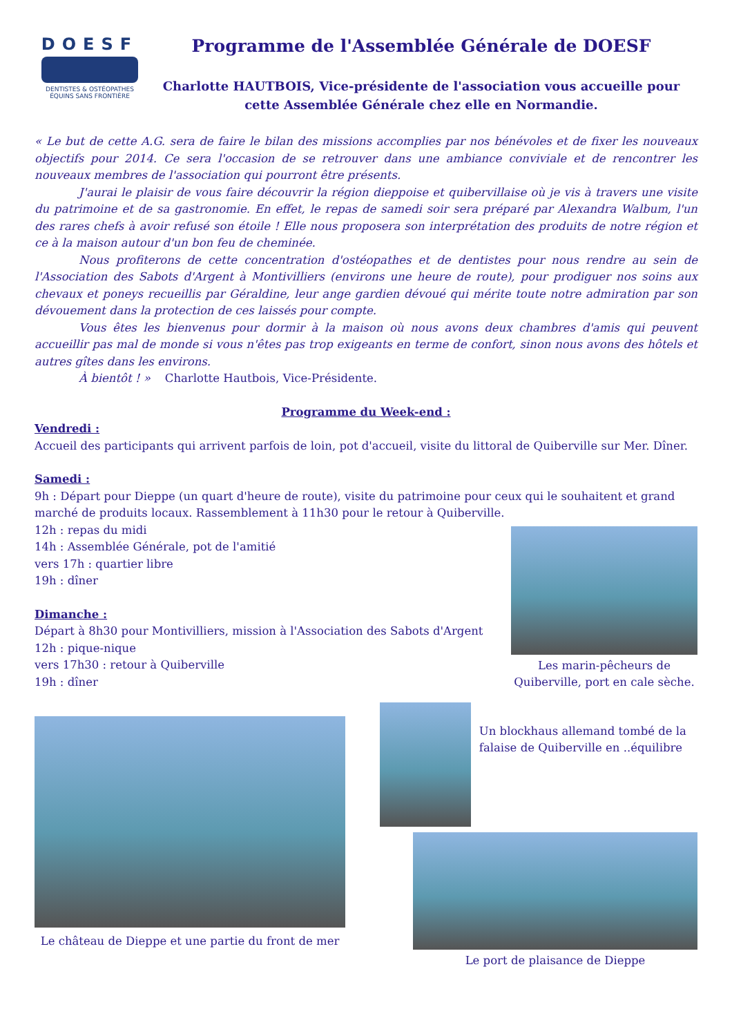DOESF
DENTISTES & OSTÉOPATHES
ÉQUINS SANS FRONTIÈRE
Programme de l'Assemblée Générale de DOESF
Charlotte HAUTBOIS, Vice-présidente de l'association vous accueille pour cette Assemblée Générale chez elle en Normandie.
« Le but de cette A.G. sera de faire le bilan des missions accomplies par nos bénévoles et de fixer les nouveaux objectifs pour 2014. Ce sera l'occasion de se retrouver dans une ambiance conviviale et de rencontrer les nouveaux membres de l'association qui pourront être présents.
J'aurai le plaisir de vous faire découvrir la région dieppoise et quibervillaise où je vis à travers une visite du patrimoine et de sa gastronomie. En effet, le repas de samedi soir sera préparé par Alexandra Walbum, l'un des rares chefs à avoir refusé son étoile ! Elle nous proposera son interprétation des produits de notre région et ce à la maison autour d'un bon feu de cheminée.
Nous profiterons de cette concentration d'ostéopathes et de dentistes pour nous rendre au sein de l'Association des Sabots d'Argent à Montivilliers (environs une heure de route), pour prodiguer nos soins aux chevaux et poneys recueillis par Géraldine, leur ange gardien dévoué qui mérite toute notre admiration par son dévouement dans la protection de ces laissés pour compte.
Vous êtes les bienvenus pour dormir à la maison où nous avons deux chambres d'amis qui peuvent accueillir pas mal de monde si vous n'êtes pas trop exigeants en terme de confort, sinon nous avons des hôtels et autres gîtes dans les environs.
À bientôt ! » Charlotte Hautbois, Vice-Présidente.
Programme du Week-end :
Vendredi :
Accueil des participants qui arrivent parfois de loin, pot d'accueil, visite du littoral de Quiberville sur Mer. Dîner.
Samedi :
9h : Départ pour Dieppe (un quart d'heure de route), visite du patrimoine pour ceux qui le souhaitent et grand marché de produits locaux. Rassemblement à 11h30 pour le retour à Quiberville.
12h : repas du midi
14h : Assemblée Générale, pot de l'amitié
vers 17h : quartier libre
19h : dîner
Dimanche :
Départ à 8h30 pour Montivilliers, mission à l'Association des Sabots d'Argent
12h : pique-nique
vers 17h30 : retour à Quiberville
19h : dîner
Les marin-pêcheurs de Quiberville, port en cale sèche.
Le château de Dieppe et une partie du front de mer
Un blockhaus allemand tombé de la falaise de Quiberville en ..équilibre
Le port de plaisance de Dieppe